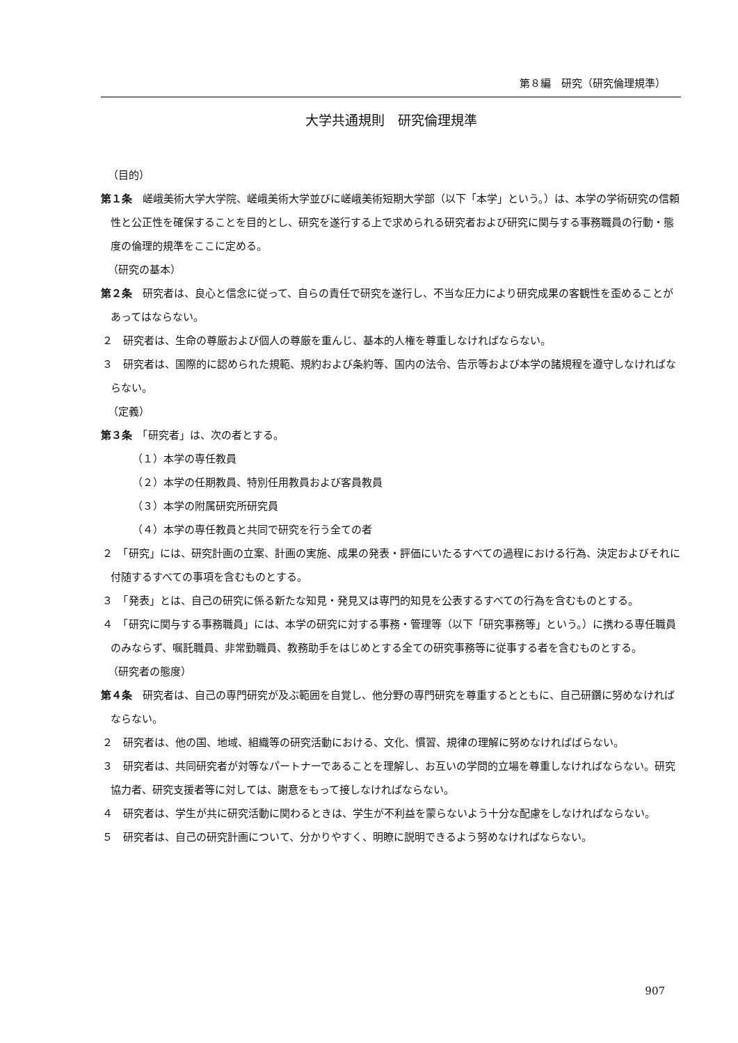第８編　研究（研究倫理規準）
大学共通規則　研究倫理規準
（目的）
第１条　嵯峨美術大学大学院、嵯峨美術大学並びに嵯峨美術短期大学部（以下「本学」という。）は、本学の学術研究の信頼性と公正性を確保することを目的とし、研究を遂行する上で求められる研究者および研究に関与する事務職員の行動・態度の倫理的規準をここに定める。
（研究の基本）
第２条　研究者は、良心と信念に従って、自らの責任で研究を遂行し、不当な圧力により研究成果の客観性を歪めることがあってはならない。
２　研究者は、生命の尊厳および個人の尊厳を重んじ、基本的人権を尊重しなければならない。
３　研究者は、国際的に認められた規範、規約および条約等、国内の法令、告示等および本学の諸規程を遵守しなければならない。
（定義）
第３条　「研究者」は、次の者とする。
（１）本学の専任教員
（２）本学の任期教員、特別任用教員および客員教員
（３）本学の附属研究所研究員
（４）本学の専任教員と共同で研究を行う全ての者
２　「研究」には、研究計画の立案、計画の実施、成果の発表・評価にいたるすべての過程における行為、決定およびそれに付随するすべての事項を含むものとする。
３　「発表」とは、自己の研究に係る新たな知見・発見又は専門的知見を公表するすべての行為を含むものとする。
４　「研究に関与する事務職員」には、本学の研究に対する事務・管理等（以下「研究事務等」という。）に携わる専任職員のみならず、嘱託職員、非常勤職員、教務助手をはじめとする全ての研究事務等に従事する者を含むものとする。
（研究者の態度）
第４条　研究者は、自己の専門研究が及ぶ範囲を自覚し、他分野の専門研究を尊重するとともに、自己研鑽に努めなければならない。
２　研究者は、他の国、地域、組織等の研究活動における、文化、慣習、規律の理解に努めなければばらない。
３　研究者は、共同研究者が対等なパートナーであることを理解し、お互いの学問的立場を尊重しなければならない。研究協力者、研究支援者等に対しては、謝意をもって接しなければならない。
４　研究者は、学生が共に研究活動に関わるときは、学生が不利益を蒙らないよう十分な配慮をしなければならない。
５　研究者は、自己の研究計画について、分かりやすく、明瞭に説明できるよう努めなければならない。
907